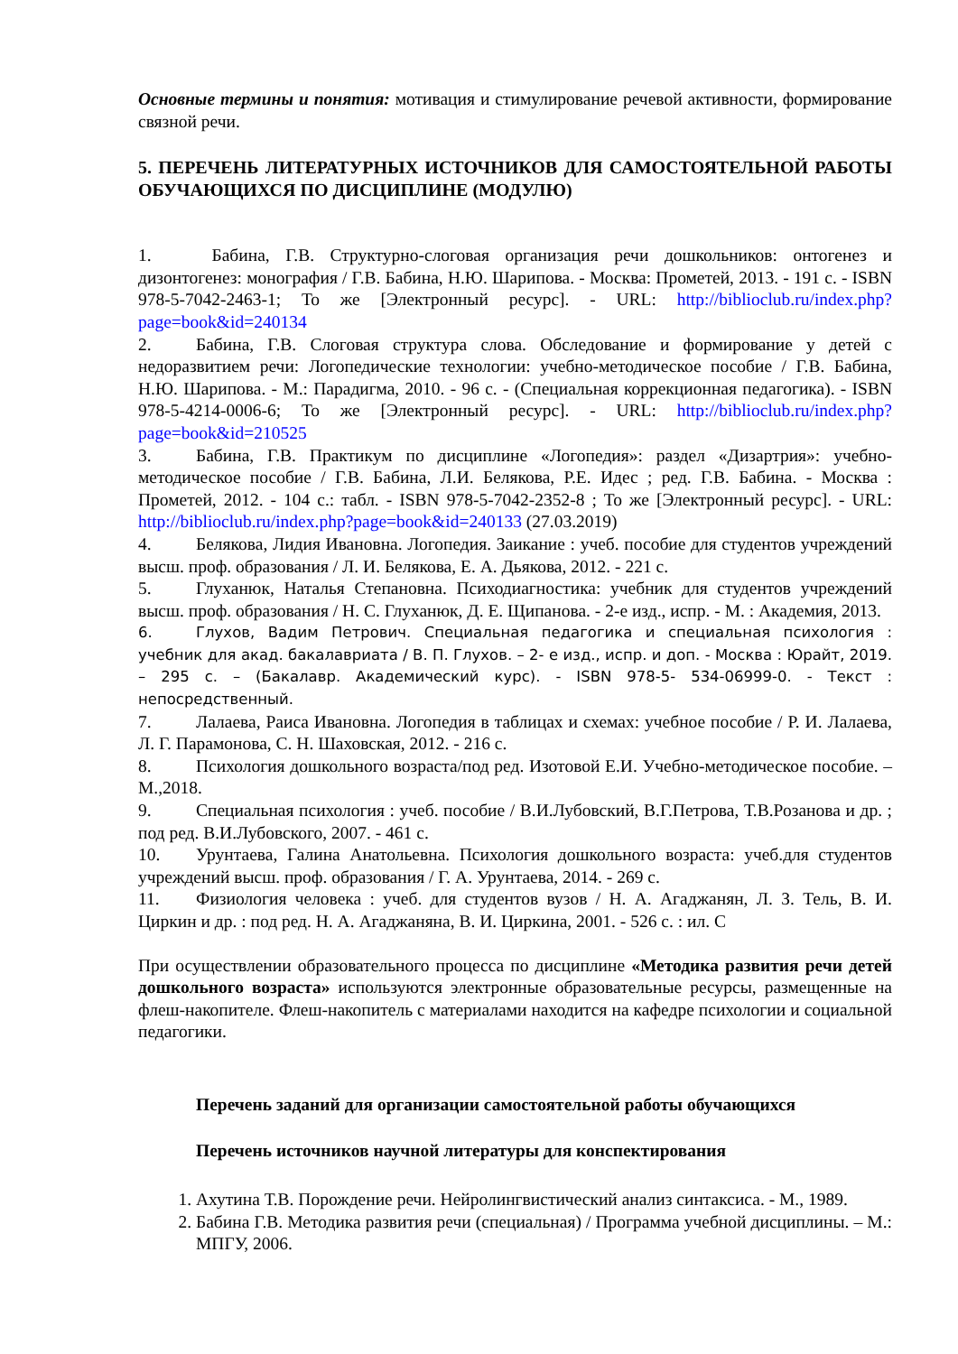Основные термины и понятия: мотивация и стимулирование речевой активности, формирование связной речи.
5. ПЕРЕЧЕНЬ ЛИТЕРАТУРНЫХ ИСТОЧНИКОВ ДЛЯ САМОСТОЯТЕЛЬНОЙ РАБОТЫ ОБУЧАЮЩИХСЯ ПО ДИСЦИПЛИНЕ (МОДУЛЮ)
1. Бабина, Г.В. Структурно-слоговая организация речи дошкольников: онтогенез и дизонтогенез: монография / Г.В. Бабина, Н.Ю. Шарипова. - Москва: Прометей, 2013. - 191 с. - ISBN 978-5-7042-2463-1; То же [Электронный ресурс]. - URL: http://biblioclub.ru/index.php?page=book&id=240134
2. Бабина, Г.В. Слоговая структура слова. Обследование и формирование у детей с недоразвитием речи: Логопедические технологии: учебно-методическое пособие / Г.В. Бабина, Н.Ю. Шарипова. - М.: Парадигма, 2010. - 96 с. - (Специальная коррекционная педагогика). - ISBN 978-5-4214-0006-6; То же [Электронный ресурс]. - URL: http://biblioclub.ru/index.php?page=book&id=210525
3. Бабина, Г.В. Практикум по дисциплине «Логопедия»: раздел «Дизартрия»: учебно-методическое пособие / Г.В. Бабина, Л.И. Белякова, Р.Е. Идес ; ред. Г.В. Бабина. - Москва : Прометей, 2012. - 104 с.: табл. - ISBN 978-5-7042-2352-8 ; То же [Электронный ресурс]. - URL: http://biblioclub.ru/index.php?page=book&id=240133 (27.03.2019)
4. Белякова, Лидия Ивановна. Логопедия. Заикание : учеб. пособие для студентов учреждений высш. проф. образования / Л. И. Белякова, Е. А. Дьякова, 2012. - 221 с.
5. Глуханюк, Наталья Степановна. Психодиагностика: учебник для студентов учреждений высш. проф. образования / Н. С. Глуханюк, Д. Е. Щипанова. - 2-е изд., испр. - М. : Академия, 2013.
6. Глухов, Вадим Петрович. Специальная педагогика и специальная психология : учебник для акад. бакалавриата / В. П. Глухов. – 2- е изд., испр. и доп. - Москва : Юрайт, 2019. – 295 с. – (Бакалавр. Академический курс). - ISBN 978-5- 534-06999-0. - Текст : непосредственный.
7. Лалаева, Раиса Ивановна. Логопедия в таблицах и схемах: учебное пособие / Р. И. Лалаева, Л. Г. Парамонова, С. Н. Шаховская, 2012. - 216 с.
8. Психология дошкольного возраста/под ред. Изотовой Е.И. Учебно-методическое пособие. –М.,2018.
9. Специальная психология : учеб. пособие / В.И.Лубовский, В.Г.Петрова, Т.В.Розанова и др. ; под ред. В.И.Лубовского, 2007. - 461 с.
10. Урунтаева, Галина Анатольевна. Психология дошкольного возраста: учеб.для студентов учреждений высш. проф. образования / Г. А. Урунтаева, 2014. - 269 с.
11. Физиология человека : учеб. для студентов вузов / Н. А. Агаджанян, Л. З. Тель, В. И. Циркин и др. : под ред. Н. А. Агаджаняна, В. И. Циркина, 2001. - 526 с. : ил. С
При осуществлении образовательного процесса по дисциплине «Методика развития речи детей дошкольного возраста» используются электронные образовательные ресурсы, размещенные на флеш-накопителе. Флеш-накопитель с материалами находится на кафедре психологии и социальной педагогики.
Перечень заданий для организации самостоятельной работы обучающихся
Перечень источников научной литературы для конспектирования
1. Ахутина Т.В. Порождение речи. Нейролингвистический анализ синтаксиса. - М., 1989.
2. Бабина Г.В. Методика развития речи (специальная) / Программа учебной дисциплины. – М.: МПГУ, 2006.